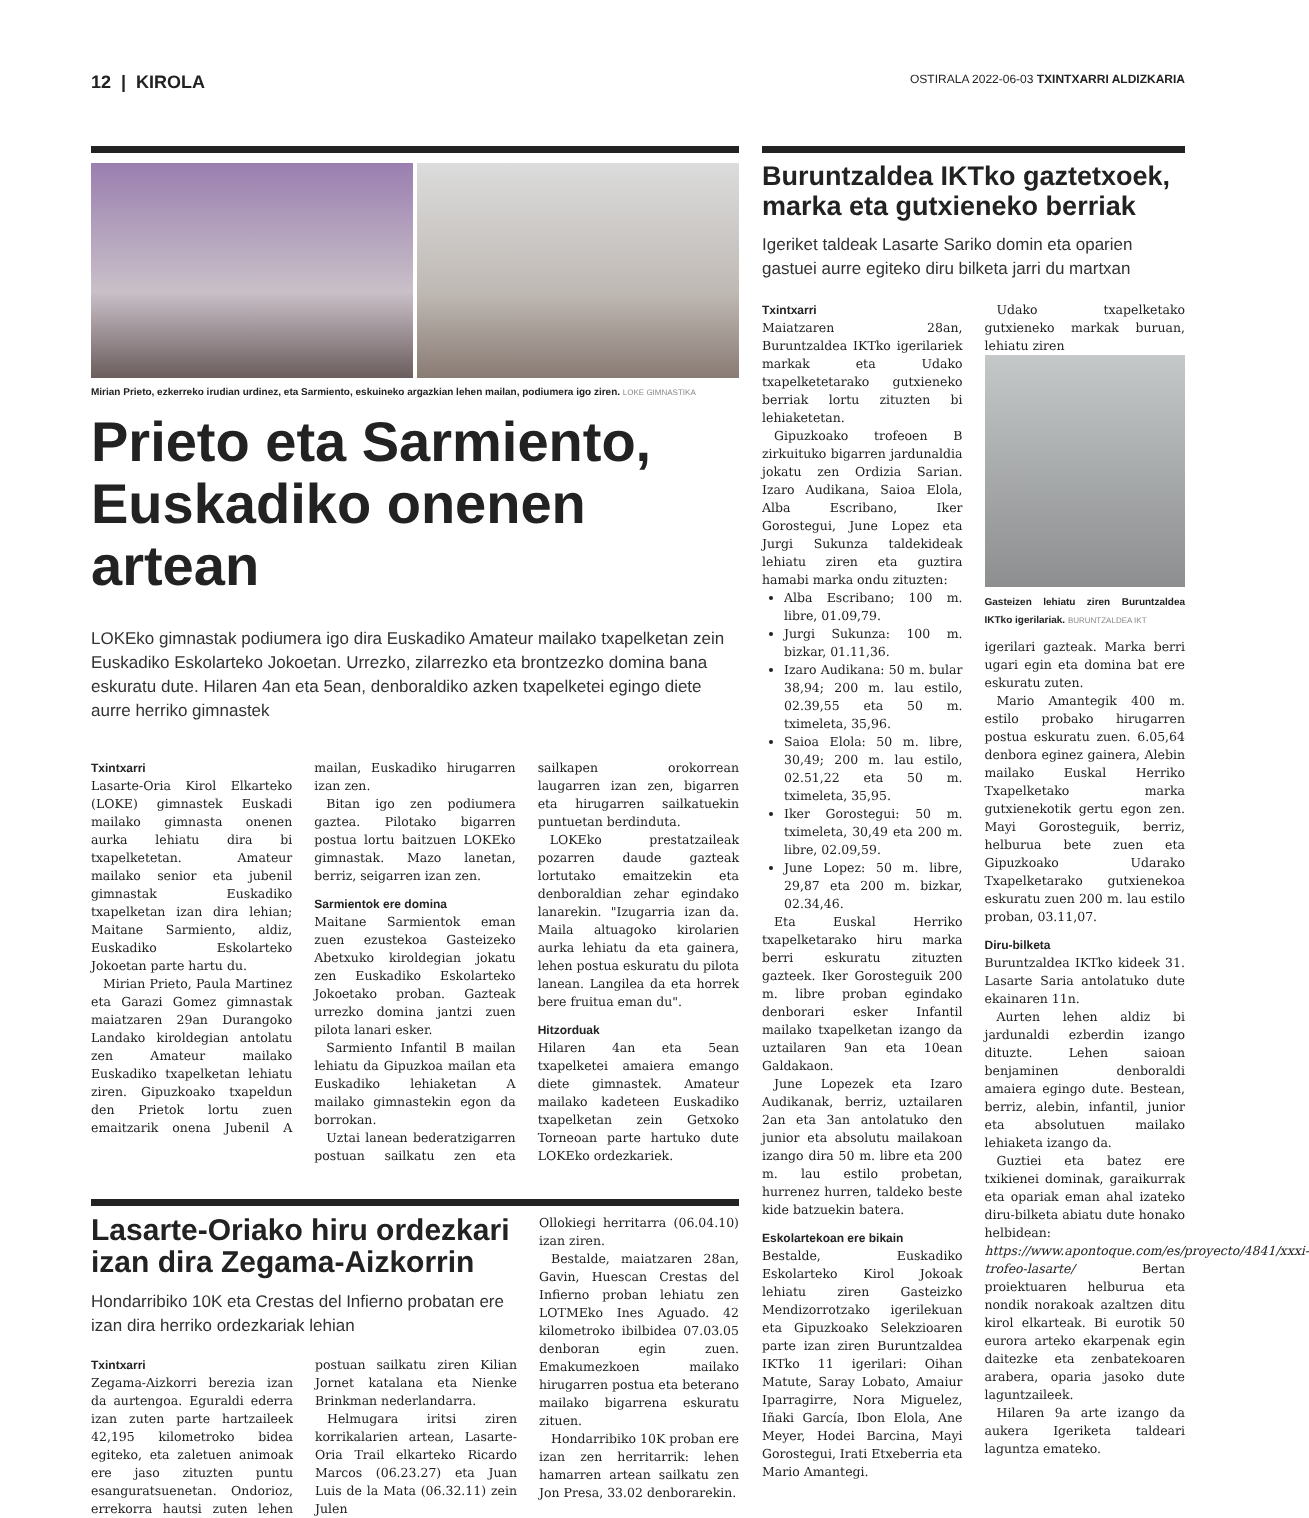12 | KIROLA
OSTIRALA 2022-06-03 TXINTXARRI ALDIZKARIA
Mirian Prieto, ezkerreko irudian urdinez, eta Sarmiento, eskuineko argazkian lehen mailan, podiumera igo ziren. LOKE GIMNASTIKA
Prieto eta Sarmiento, Euskadiko onenen artean
LOKEko gimnastak podiumera igo dira Euskadiko Amateur mailako txapelketan zein Euskadiko Eskolarteko Jokoetan. Urrezko, zilarrezko eta brontzezko domina bana eskuratu dute. Hilaren 4an eta 5ean, denboraldiko azken txapelketei egingo diete aurre herriko gimnastek
Txintxarri
Lasarte-Oria Kirol Elkarteko (LOKE) gimnastek Euskadi mailako gimnasta onenen aurka lehiatu dira bi txapelketetan. Amateur mailako senior eta jubenil gimnastak Euskadiko txapelketan izan dira lehian; Maitane Sarmiento, aldiz, Euskadiko Eskolarteko Jokoetan parte hartu du.
Mirian Prieto, Paula Martinez eta Garazi Gomez gimnastak maiatzaren 29an Durangoko Landako kiroldegian antolatu zen Amateur mailako Euskadiko txapelketan lehiatu ziren. Gipuzkoako txapeldun den Prietok lortu zuen emaitzarik onena Jubenil A mailan, Euskadiko hirugarren izan zen.
Bitan igo zen podiumera gaztea. Pilotako bigarren postua lortu baitzuen LOKEko gimnastak. Mazo lanetan, berriz, seigarren izan zen.
Sarmientok ere domina
Maitane Sarmientok eman zuen ezustekoa Gasteizeko Abetxuko kiroldegian jokatu zen Euskadiko Eskolarteko Jokoetako proban. Gazteak urrezko domina jantzi zuen pilota lanari esker.
Sarmiento Infantil B mailan lehiatu da Gipuzkoa mailan eta Euskadiko lehiaketan A mailako gimnastekin egon da borrokan.
Uztai lanean bederatzigarren postuan sailkatu zen eta sailkapen orokorrean laugarren izan zen, bigarren eta hirugarren sailkatuekin puntuetan berdinduta.
LOKEko prestatzaileak pozarren daude gazteak lortutako emaitzekin eta denboraldian zehar egindako lanarekin. "Izugarria izan da. Maila altuagoko kirolarien aurka lehiatu da eta gainera, lehen postua eskuratu du pilota lanean. Langilea da eta horrek bere fruitua eman du".
Hitzorduak
Hilaren 4an eta 5ean txapelketei amaiera emango diete gimnastek. Amateur mailako kadeteen Euskadiko txapelketan zein Getxoko Torneoan parte hartuko dute LOKEko ordezkariek.
Lasarte-Oriako hiru ordezkari izan dira Zegama-Aizkorrin
Hondarribiko 10K eta Crestas del Infierno probatan ere izan dira herriko ordezkariak lehian
Txintxarri
Zegama-Aizkorri berezia izan da aurtengoa. Eguraldi ederra izan zuten parte hartzaileek 42,195 kilometroko bidea egiteko, eta zaletuen animoak ere jaso zituzten puntu esanguratsuenetan. Ondorioz, errekorra hautsi zuten lehen postuan sailkatu ziren Kilian Jornet katalana eta Nienke Brinkman nederlandarra.
Helmugara iritsi ziren korrikalarien artean, Lasarte-Oria Trail elkarteko Ricardo Marcos (06.23.27) eta Juan Luis de la Mata (06.32.11) zein Julen
Ollokiegi herritarra (06.04.10) izan ziren.
Bestalde, maiatzaren 28an, Gavin, Huescan Crestas del Infierno proban lehiatu zen LOTMEko Ines Aguado. 42 kilometroko ibilbidea 07.03.05 denboran egin zuen. Emakumezkoen mailako hirugarren postua eta beterano mailako bigarrena eskuratu zituen.
Hondarribiko 10K proban ere izan zen herritarrik: lehen hamarren artean sailkatu zen Jon Presa, 33.02 denborarekin.
Buruntzaldea IKTko gaztetxoek, marka eta gutxieneko berriak
Igeriket taldeak Lasarte Sariko domin eta oparien gastuei aurre egiteko diru bilketa jarri du martxan
Txintxarri
Maiatzaren 28an, Buruntzaldea IKTko igerilariek markak eta Udako txapelketetarako gutxieneko berriak lortu zituzten bi lehiaketetan.
Gipuzkoako trofeoen B zirkuituko bigarren jardunaldia jokatu zen Ordizia Sarian. Izaro Audikana, Saioa Elola, Alba Escribano, Iker Gorostegui, June Lopez eta Jurgi Sukunza taldekideak lehiatu ziren eta guztira hamabi marka ondu zituzten:
Alba Escribano; 100 m. libre, 01.09,79.
Jurgi Sukunza: 100 m. bizkar, 01.11,36.
Izaro Audikana: 50 m. bular 38,94; 200 m. lau estilo, 02.39,55 eta 50 m. tximeleta, 35,96.
Saioa Elola: 50 m. libre, 30,49; 200 m. lau estilo, 02.51,22 eta 50 m. tximeleta, 35,95.
Iker Gorostegui: 50 m. tximeleta, 30,49 eta 200 m. libre, 02.09,59.
June Lopez: 50 m. libre, 29,87 eta 200 m. bizkar, 02.34,46.
Eta Euskal Herriko txapelketarako hiru marka berri eskuratu zituzten gazteek. Iker Gorosteguik 200 m. libre proban egindako denborari esker Infantil mailako txapelketan izango da uztailaren 9an eta 10ean Galdakaon.
June Lopezek eta Izaro Audikanak, berriz, uztailaren 2an eta 3an antolatuko den junior eta absolutu mailakoan izango dira 50 m. libre eta 200 m. lau estilo probetan, hurrenez hurren, taldeko beste kide batzuekin batera.
Eskolartekoan ere bikain
Bestalde, Euskadiko Eskolarteko Kirol Jokoak lehiatu ziren Gasteizko Mendizorrotzako igerilekuan eta Gipuzkoako Selekzioaren parte izan ziren Buruntzaldea IKTko 11 igerilari: Oihan Matute, Saray Lobato, Amaiur Iparragirre, Nora Miguelez, Iñaki García, Ibon Elola, Ane Meyer, Hodei Barcina, Mayi Gorostegui, Irati Etxeberria eta Mario Amantegi.
Udako txapelketako gutxieneko markak buruan, lehiatu ziren
Gasteizen lehiatu ziren Buruntzaldea IKTko igerilariak. BURUNTZALDEA IKT
igerilari gazteak. Marka berri ugari egin eta domina bat ere eskuratu zuten.
Mario Amantegik 400 m. estilo probako hirugarren postua eskuratu zuen. 6.05,64 denbora eginez gainera, Alebin mailako Euskal Herriko Txapelketako marka gutxienekotik gertu egon zen. Mayi Gorosteguik, berriz, helburua bete zuen eta Gipuzkoako Udarako Txapelketarako gutxienekoa eskuratu zuen 200 m. lau estilo proban, 03.11,07.
Diru-bilketa
Buruntzaldea IKTko kideek 31. Lasarte Saria antolatuko dute ekainaren 11n.
Aurten lehen aldiz bi jardunaldi ezberdin izango dituzte. Lehen saioan benjaminen denboraldi amaiera egingo dute. Bestean, berriz, alebin, infantil, junior eta absolutuen mailako lehiaketa izango da.
Guztiei eta batez ere txikienei dominak, garaikurrak eta opariak eman ahal izateko diru-bilketa abiatu dute honako helbidean: https://www.apontoque.com/es/proyecto/4841/xxxi-trofeo-lasarte/ Bertan proiektuaren helburua eta nondik norakoak azaltzen ditu kirol elkarteak. Bi eurotik 50 eurora arteko ekarpenak egin daitezke eta zenbatekoaren arabera, oparia jasoko dute laguntzaileek.
Hilaren 9a arte izango da aukera Igeriketa taldeari laguntza emateko.